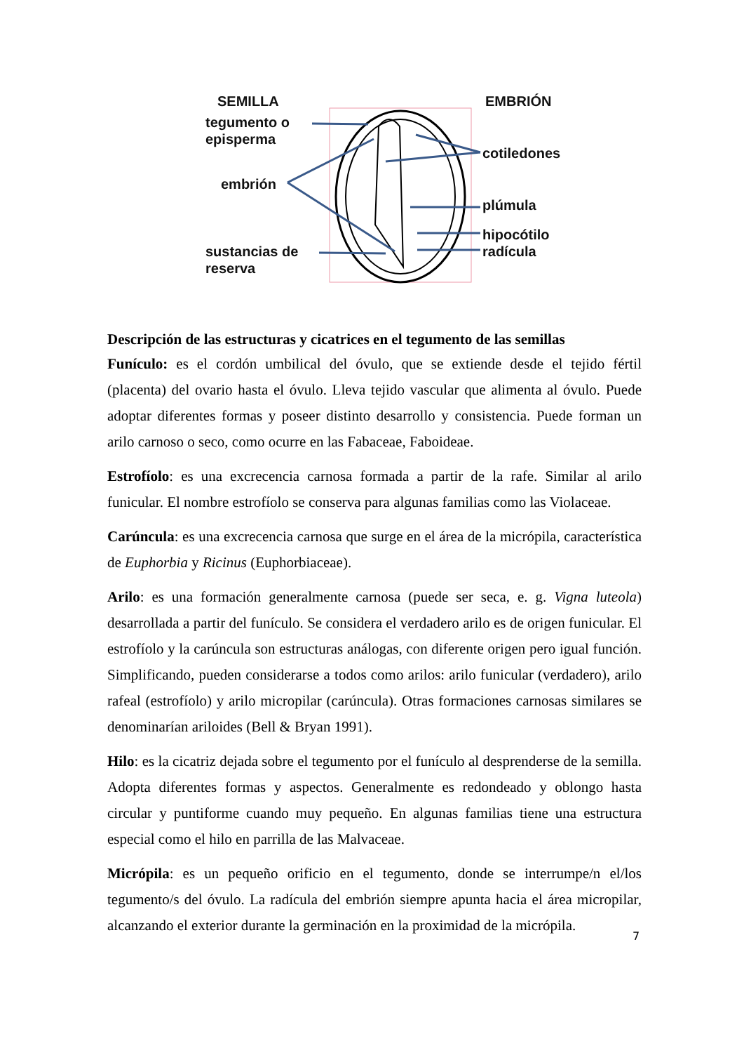SEMILLA EMBRIÓN
tegumento o
episperma
embrión
sustancias de
reserva
cotiledones
plúmula
hipocótilo
radícula
Descripción de las estructuras y cicatrices en el tegumento de las semillas
Funículo: es el cordón umbilical del óvulo, que se extiende desde el tejido fértil (placenta) del ovario hasta el óvulo. Lleva tejido vascular que alimenta al óvulo. Puede adoptar diferentes formas y poseer distinto desarrollo y consistencia. Puede forman un arilo carnoso o seco, como ocurre en las Fabaceae, Faboideae.
Estrofíolo: es una excrecencia carnosa formada a partir de la rafe. Similar al arilo funicular. El nombre estrofíolo se conserva para algunas familias como las Violaceae.
Carúncula: es una excrecencia carnosa que surge en el área de la micrópila, característica de Euphorbia y Ricinus (Euphorbiaceae).
Arilo: es una formación generalmente carnosa (puede ser seca, e. g. Vigna luteola) desarrollada a partir del funículo. Se considera el verdadero arilo es de origen funicular. El estrofíolo y la carúncula son estructuras análogas, con diferente origen pero igual función. Simplificando, pueden considerarse a todos como arilos: arilo funicular (verdadero), arilo rafeal (estrofíolo) y arilo micropilar (carúncula). Otras formaciones carnosas similares se denominarían ariloides (Bell & Bryan 1991).
Hilo: es la cicatriz dejada sobre el tegumento por el funículo al desprenderse de la semilla. Adopta diferentes formas y aspectos. Generalmente es redondeado y oblongo hasta circular y puntiforme cuando muy pequeño. En algunas familias tiene una estructura especial como el hilo en parrilla de las Malvaceae.
Micrópila: es un pequeño orificio en el tegumento, donde se interrumpe/n el/los tegumento/s del óvulo. La radícula del embrión siempre apunta hacia el área micropilar, alcanzando el exterior durante la germinación en la proximidad de la micrópila.
7